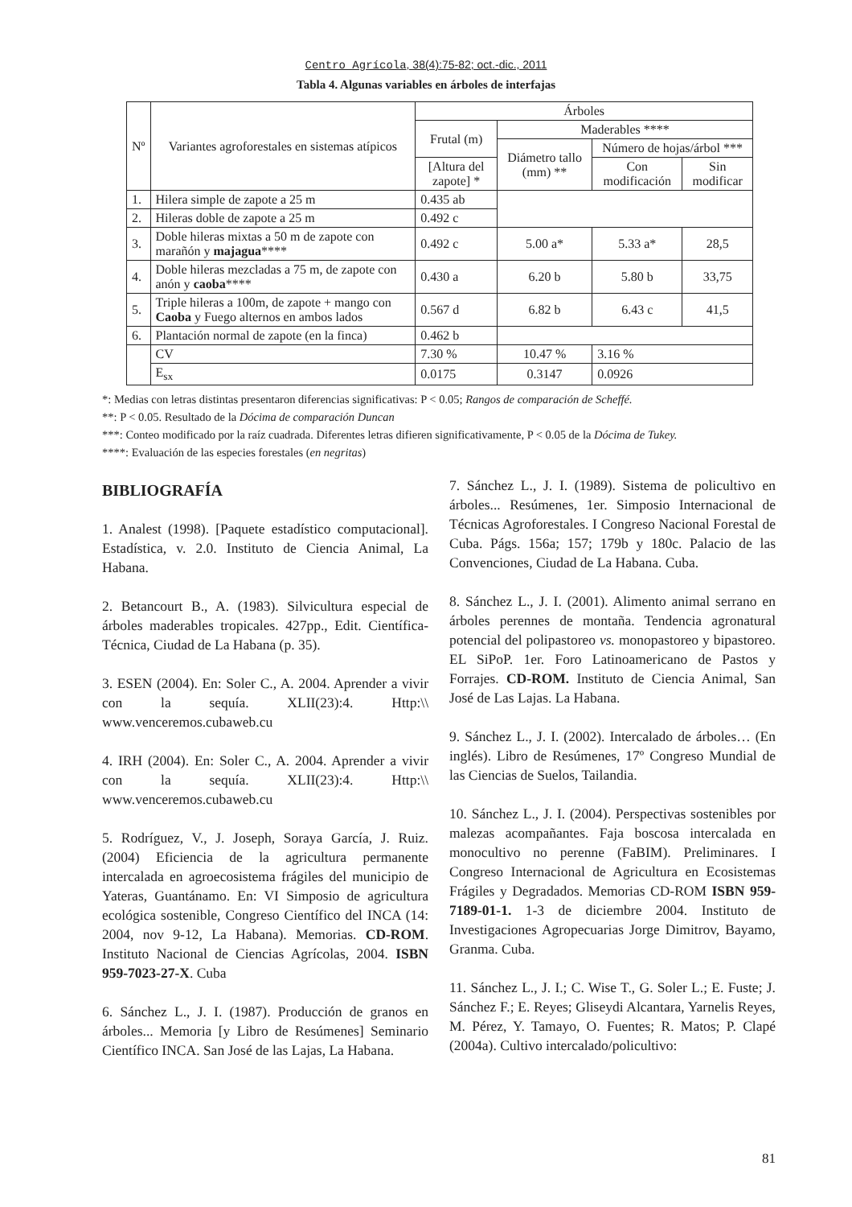Centro Agrícola, 38(4):75-82; oct.-dic., 2011
Tabla 4. Algunas variables en árboles de interfajas
| Nº | Variantes agroforestales en sistemas atípicos | | Árboles | | | |
| --- | --- | --- | --- | --- | --- | --- |
| | | | Frutal (m) | Maderables **** | | |
| | | | | Diámetro tallo (mm) ** | Número de hojas/árbol *** | |
| | | | [Altura del zapote] * | | Con modificación | Sin modificar |
| 1. | Hilera simple de zapote a 25 m | | 0.435 ab | | | |
| 2. | Hileras doble de zapote a 25 m | | 0.492 c | | | |
| 3. | Doble hileras mixtas a 50 m de zapote con marañón y majagua **** | | 0.492 c | 5.00 a* | 5.33 a* | 28,5 |
| 4. | Doble hileras mezcladas a 75 m, de zapote con anón y caoba **** | | 0.430 a | 6.20 b | 5.80 b | 33,75 |
| 5. | Triple hileras a 100m, de zapote + mango con Caoba y Fuego alternos en ambos lados | | 0.567 d | 6.82 b | 6.43 c | 41,5 |
| 6. | Plantación normal de zapote (en la finca) | | 0.462 b | | | |
| | | CV | 7.30 % | 10.47 % | 3.16 % | |
| | | E<sub>sx</sub> | 0.0175 | 0.3147 | 0.0926 | |
*: Medias con letras distintas presentaron diferencias significativas: P < 0.05; Rangos de comparación de Scheffé.
**: P < 0.05. Resultado de la Dócima de comparación Duncan
***: Conteo modificado por la raíz cuadrada. Diferentes letras difieren significativamente, P < 0.05 de la Dócima de Tukey.
****: Evaluación de las especies forestales (en negritas)
BIBLIOGRAFÍA
1. Analest (1998). [Paquete estadístico computacional]. Estadística, v. 2.0. Instituto de Ciencia Animal, La Habana.
2. Betancourt B., A. (1983). Silvicultura especial de árboles maderables tropicales. 427pp., Edit. Científica-Técnica, Ciudad de La Habana (p. 35).
3. ESEN (2004). En: Soler C., A. 2004. Aprender a vivir con la sequía. XLII(23):4. Http:\\ www.venceremos.cubaweb.cu
4. IRH (2004). En: Soler C., A. 2004. Aprender a vivir con la sequía. XLII(23):4. Http:\\ www.venceremos.cubaweb.cu
5. Rodríguez, V., J. Joseph, Soraya García, J. Ruiz. (2004) Eficiencia de la agricultura permanente intercalada en agroecosistema frágiles del municipio de Yateras, Guantánamo. En: VI Simposio de agricultura ecológica sostenible, Congreso Científico del INCA (14: 2004, nov 9-12, La Habana). Memorias. CD-ROM. Instituto Nacional de Ciencias Agrícolas, 2004. ISBN 959-7023-27-X. Cuba
6. Sánchez L., J. I. (1987). Producción de granos en árboles... Memoria [y Libro de Resúmenes] Seminario Científico INCA. San José de las Lajas, La Habana.
7. Sánchez L., J. I. (1989). Sistema de policultivo en árboles... Resúmenes, 1er. Simposio Internacional de Técnicas Agroforestales. I Congreso Nacional Forestal de Cuba. Págs. 156a; 157; 179b y 180c. Palacio de las Convenciones, Ciudad de La Habana. Cuba.
8. Sánchez L., J. I. (2001). Alimento animal serrano en árboles perennes de montaña. Tendencia agronatural potencial del polipastoreo vs. monopastoreo y bipastoreo. EL SiPoP. 1er. Foro Latinoamericano de Pastos y Forrajes. CD-ROM. Instituto de Ciencia Animal, San José de Las Lajas. La Habana.
9. Sánchez L., J. I. (2002). Intercalado de árboles… (En inglés). Libro de Resúmenes, 17º Congreso Mundial de las Ciencias de Suelos, Tailandia.
10. Sánchez L., J. I. (2004). Perspectivas sostenibles por malezas acompañantes. Faja boscosa intercalada en monocultivo no perenne (FaBIM). Preliminares. I Congreso Internacional de Agricultura en Ecosistemas Frágiles y Degradados. Memorias CD-ROM ISBN 959-7189-01-1. 1-3 de diciembre 2004. Instituto de Investigaciones Agropecuarias Jorge Dimitrov, Bayamo, Granma. Cuba.
11. Sánchez L., J. I.; C. Wise T., G. Soler L.; E. Fuste; J. Sánchez F.; E. Reyes; Gliseydi Alcantara, Yarnelis Reyes, M. Pérez, Y. Tamayo, O. Fuentes; R. Matos; P. Clapé (2004a). Cultivo intercalado/policultivo:
81